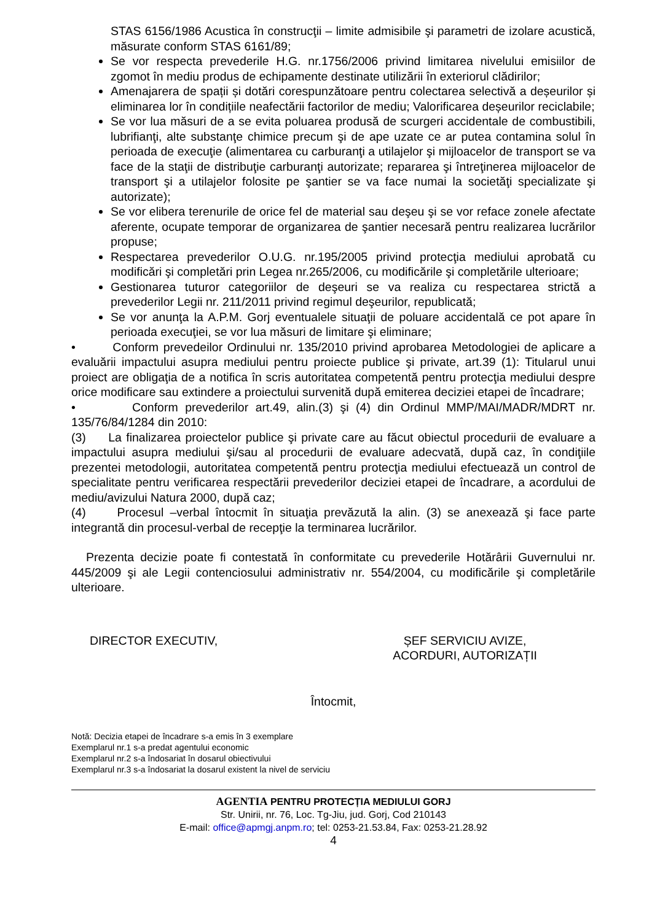STAS 6156/1986 Acustica în construcţii – limite admisibile şi parametri de izolare acustică, măsurate conform STAS 6161/89;
Se vor respecta prevederile H.G. nr.1756/2006 privind limitarea nivelului emisiilor de zgomot în mediu produs de echipamente destinate utilizării în exteriorul clădirilor;
Amenajarera de spații și dotări corespunzătoare pentru colectarea selectivă a deșeurilor și eliminarea lor în condițiile neafectării factorilor de mediu; Valorificarea deșeurilor reciclabile;
Se vor lua măsuri de a se evita poluarea produsă de scurgeri accidentale de combustibili, lubrifianţi, alte substanţe chimice precum şi de ape uzate ce ar putea contamina solul în perioada de execuţie (alimentarea cu carburanţi a utilajelor şi mijloacelor de transport se va face de la staţii de distribuţie carburanţi autorizate; repararea şi întreţinerea mijloacelor de transport şi a utilajelor folosite pe şantier se va face numai la societăţi specializate şi autorizate);
Se vor elibera terenurile de orice fel de material sau deşeu şi se vor reface zonele afectate aferente, ocupate temporar de organizarea de şantier necesară pentru realizarea lucrărilor propuse;
Respectarea prevederilor O.U.G. nr.195/2005 privind protecţia mediului aprobată cu modificări şi completări prin Legea nr.265/2006, cu modificările şi completările ulterioare;
Gestionarea tuturor categoriilor de deşeuri se va realiza cu respectarea strictă a prevederilor Legii nr. 211/2011 privind regimul deşeurilor, republicată;
Se vor anunţa la A.P.M. Gorj eventualele situaţii de poluare accidentală ce pot apare în perioada execuţiei, se vor lua măsuri de limitare şi eliminare;
• Conform prevedeilor Ordinului nr. 135/2010 privind aprobarea Metodologiei de aplicare a evaluării impactului asupra mediului pentru proiecte publice şi private, art.39 (1): Titularul unui proiect are obligaţia de a notifica în scris autoritatea competentă pentru protecţia mediului despre orice modificare sau extindere a proiectului survenită după emiterea deciziei etapei de încadrare;
• Conform prevederilor art.49, alin.(3) şi (4) din Ordinul MMP/MAI/MADR/MDRT nr. 135/76/84/1284 din 2010:
(3) La finalizarea proiectelor publice şi private care au făcut obiectul procedurii de evaluare a impactului asupra mediului şi/sau al procedurii de evaluare adecvată, după caz, în condiţiile prezentei metodologii, autoritatea competentă pentru protecţia mediului efectuează un control de specialitate pentru verificarea respectării prevederilor deciziei etapei de încadrare, a acordului de mediu/avizului Natura 2000, după caz;
(4) Procesul –verbal întocmit în situaţia prevăzută la alin. (3) se anexează şi face parte integrantă din procesul-verbal de recepţie la terminarea lucrărilor.
Prezenta decizie poate fi contestată în conformitate cu prevederile Hotărârii Guvernului nr. 445/2009 şi ale Legii contenciosului administrativ nr. 554/2004, cu modificările şi completările ulterioare.
DIRECTOR EXECUTIV, ȘEF SERVICIU AVIZE,
ACORDURI, AUTORIZAȚII
Întocmit,
Notă: Decizia etapei de încadrare s-a emis în 3 exemplare
Exemplarul nr.1 s-a predat agentului economic
Exemplarul nr.2 s-a îndosariat în dosarul obiectivului
Exemplarul nr.3 s-a îndosariat la dosarul existent la nivel de serviciu
AGENTIA PENTRU PROTECȚIA MEDIULUI GORJ
Str. Unirii, nr. 76, Loc. Tg-Jiu, jud. Gorj, Cod 210143
E-mail: office@apmgj.anpm.ro; tel: 0253-21.53.84, Fax: 0253-21.28.92
4